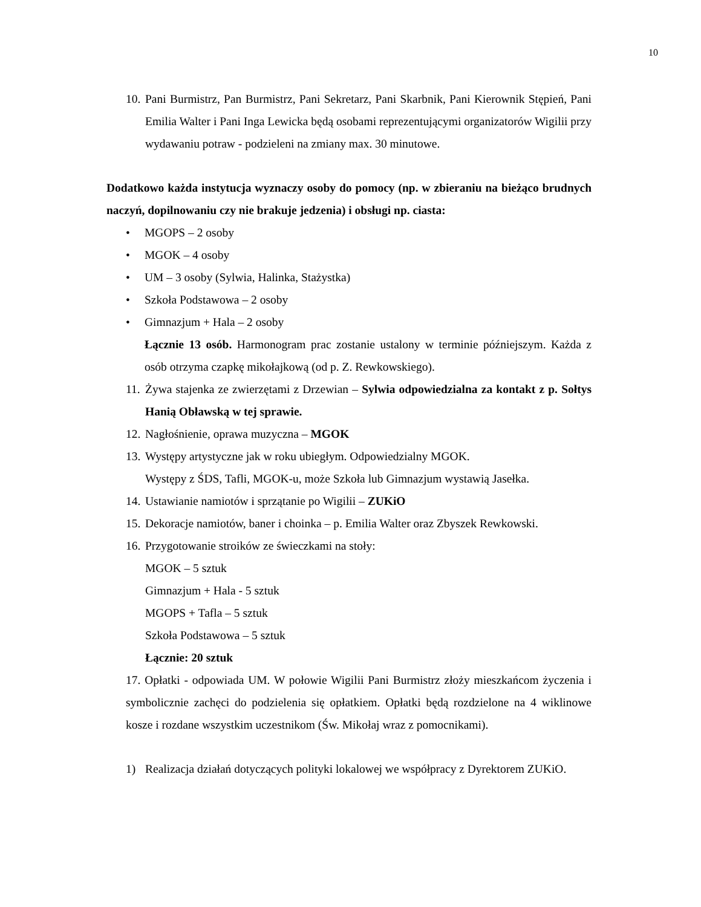10
10.
Pani Burmistrz, Pan Burmistrz, Pani Sekretarz, Pani Skarbnik, Pani Kierownik Stępień, Pani Emilia Walter i Pani Inga Lewicka będą osobami reprezentującymi organizatorów Wigilii przy wydawaniu potraw - podzieleni na zmiany max. 30 minutowe.
Dodatkowo każda instytucja wyznaczy osoby do pomocy (np. w zbieraniu na bieżąco brudnych naczyń, dopilnowaniu czy nie brakuje jedzenia) i obsługi np. ciasta:
• MGOPS – 2 osoby
• MGOK – 4 osoby
• UM – 3 osoby (Sylwia, Halinka, Stażystka)
• Szkoła Podstawowa – 2 osoby
• Gimnazjum + Hala – 2 osoby
Łącznie 13 osób. Harmonogram prac zostanie ustalony w terminie późniejszym. Każda z osób otrzyma czapkę mikołajkową (od p. Z. Rewkowskiego).
11.
Żywa stajenka ze zwierzętami z Drzewian – Sylwia odpowiedzialna za kontakt z p. Sołtys Hanią Obławską w tej sprawie.
12.
Nagłośnienie, oprawa muzyczna – MGOK
13.
Występy artystyczne jak w roku ubiegłym. Odpowiedzialny MGOK.
Występy z ŚDS, Tafli, MGOK-u, może Szkoła lub Gimnazjum wystawią Jasełka.
14.
Ustawianie namiotów i sprzątanie po Wigilii – ZUKiO
15.
Dekoracje namiotów, baner i choinka – p. Emilia Walter oraz Zbyszek Rewkowski.
16.
Przygotowanie stroików ze świeczkami na stoły:
MGOK – 5 sztuk
Gimnazjum + Hala - 5 sztuk
MGOPS + Tafla – 5 sztuk
Szkoła Podstawowa – 5 sztuk
Łącznie: 20 sztuk
17. Opłatki - odpowiada UM. W połowie Wigilii Pani Burmistrz złoży mieszkańcom życzenia i symbolicznie zachęci do podzielenia się opłatkiem. Opłatki będą rozdzielone na 4 wiklinowe kosze i rozdane wszystkim uczestnikom (Św. Mikołaj wraz z pomocnikami).
1) Realizacja działań dotyczących polityki lokalowej we współpracy z Dyrektorem ZUKiO.